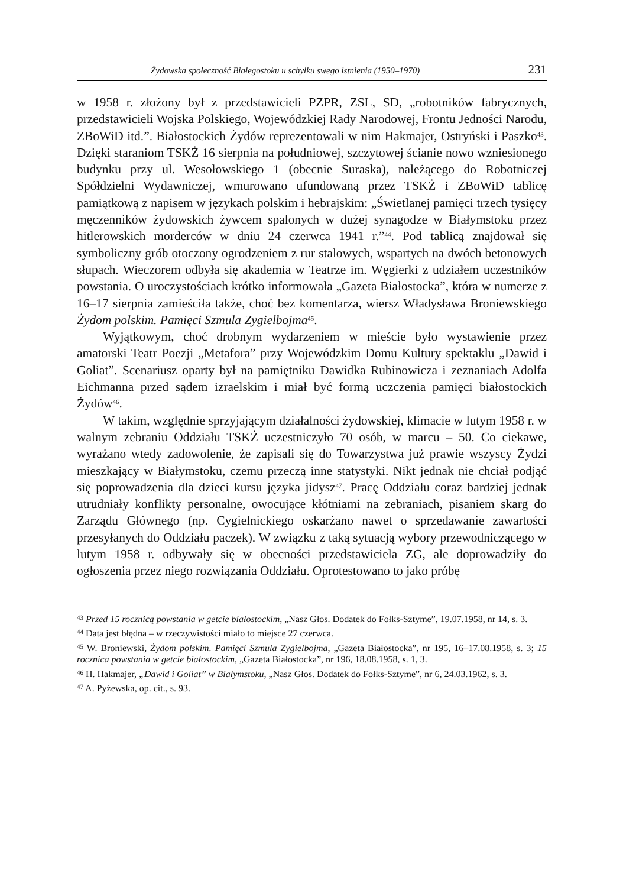Żydowska społeczność Białegostoku u schyłku swego istnienia (1950–1970) 231
w 1958 r. złożony był z przedstawicieli PZPR, ZSL, SD, „robotników fabrycznych, przedstawicieli Wojska Polskiego, Wojewódzkiej Rady Narodowej, Frontu Jedności Narodu, ZBoWiD itd.”. Białostockich Żydów reprezentowali w nim Hakmajer, Ostryński i Paszko<sup>43</sup>. Dzięki staraniom TSKŻ 16 sierpnia na południowej, szczytowej ścianie nowo wzniesionego budynku przy ul. Wesołowskiego 1 (obecnie Suraska), należącego do Robotniczej Spółdzielni Wydawniczej, wmurowano ufundowaną przez TSKŻ i ZBoWiD tablicę pamiątkową z napisem w językach polskim i hebrajskim: „Świetlanej pamięci trzech tysięcy męczenników żydowskich żywcem spalonych w dużej synagodze w Białymstoku przez hitlerowskich morderców w dniu 24 czerwca 1941 r.”<sup>44</sup>. Pod tablicą znajdował się symboliczny grób otoczony ogrodzeniem z rur stalowych, wspartych na dwóch betonowych słupach. Wieczorem odbyła się akademia w Teatrze im. Węgierki z udziałem uczestników powstania. O uroczystościach krótko informowała „Gazeta Białostocka”, która w numerze z 16–17 sierpnia zamieściła także, choć bez komentarza, wiersz Władysława Broniewskiego Żydom polskim. Pamięci Szmula Zygielbojma<sup>45</sup>.
Wyjątkowym, choć drobnym wydarzeniem w mieście było wystawienie przez amatorski Teatr Poezji „Metafora” przy Wojewódzkim Domu Kultury spektaklu „Dawid i Goliat”. Scenariusz oparty był na pamiętniku Dawidka Rubinowicza i zeznaniach Adolfa Eichmanna przed sądem izraelskim i miał być formą uczczenia pamięci białostockich Żydów<sup>46</sup>.
W takim, względnie sprzyjającym działalności żydowskiej, klimacie w lutym 1958 r. w walnym zebraniu Oddziału TSKŻ uczestniczyło 70 osób, w marcu – 50. Co ciekawe, wyrażano wtedy zadowolenie, że zapisali się do Towarzystwa już prawie wszyscy Żydzi mieszkający w Białymstoku, czemu przeczą inne statystyki. Nikt jednak nie chciał podjąć się poprowadzenia dla dzieci kursu języka jidysz<sup>47</sup>. Pracę Oddziału coraz bardziej jednak utrudniały konflikty personalne, owocujące kłótniami na zebraniach, pisaniem skarg do Zarządu Głównego (np. Cygielnickiego oskarżano nawet o sprzedawanie zawartości przesyłanych do Oddziału paczek). W związku z taką sytuacją wybory przewodniczącego w lutym 1958 r. odbywały się w obecności przedstawiciela ZG, ale doprowadziły do ogłoszenia przez niego rozwiązania Oddziału. Oprotestowano to jako próbę
<sup>43</sup> Przed 15 rocznicą powstania w getcie białostockim, „Nasz Głos. Dodatek do Fołks-Sztyme”, 19.07.1958, nr 14, s. 3.
<sup>44</sup> Data jest błędna – w rzeczywistości miało to miejsce 27 czerwca.
<sup>45</sup> W. Broniewski, Żydom polskim. Pamięci Szmula Zygielbojma, „Gazeta Białostocka”, nr 195, 16–17.08.1958, s. 3; 15 rocznica powstania w getcie białostockim, „Gazeta Białostocka”, nr 196, 18.08.1958, s. 1, 3.
<sup>46</sup> H. Hakmajer, „Dawid i Goliat” w Białymstoku, „Nasz Głos. Dodatek do Fołks-Sztyme”, nr 6, 24.03.1962, s. 3.
<sup>47</sup> A. Pyżewska, op. cit., s. 93.